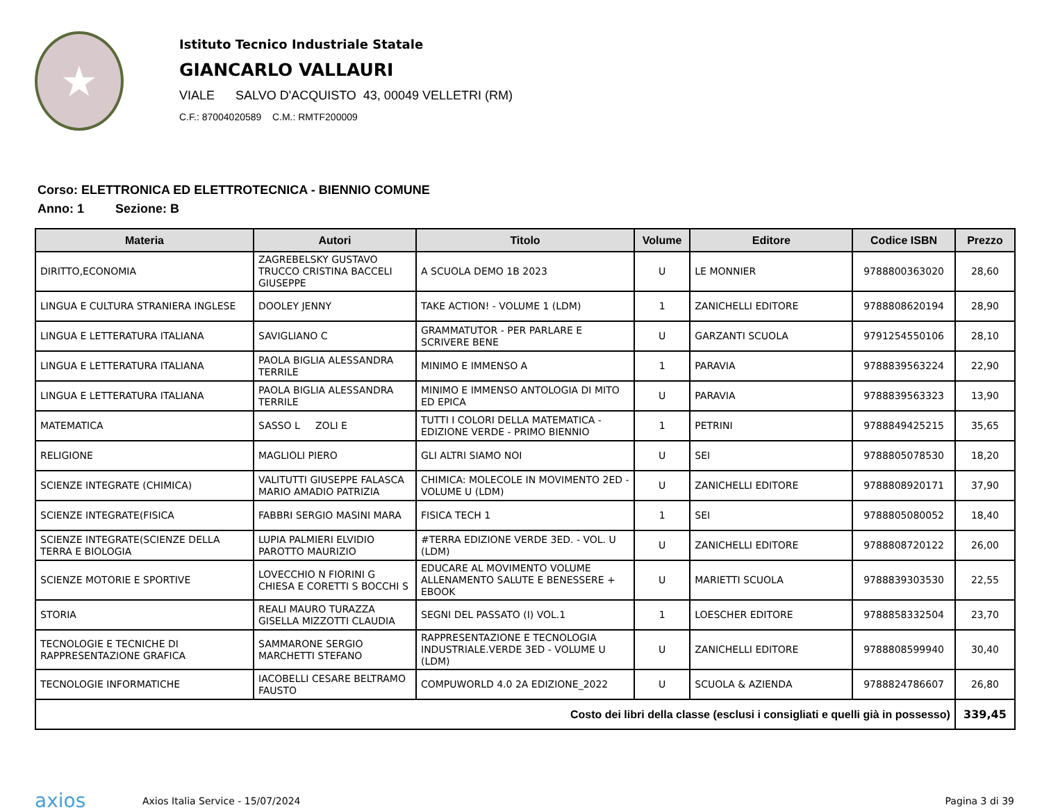★
Istituto Tecnico Industriale Statale
GIANCARLO VALLAURI
VIALE SALVO D'ACQUISTO 43, 00049 VELLETRI (RM)
C.F.: 87004020589 C.M.: RMTF200009
Corso: ELETTRONICA ED ELETTROTECNICA - BIENNIO COMUNE
Anno: 1 Sezione: B
| Materia | Autori | Titolo | Volume | Editore | Codice ISBN | Prezzo |
| --- | --- | --- | --- | --- | --- | --- |
| DIRITTO,ECONOMIA | ZAGREBELSKY GUSTAVO TRUCCO CRISTINA BACCELI GIUSEPPE | A SCUOLA DEMO 1B 2023 | U | LE MONNIER | 9788800363020 | 28,60 |
| LINGUA E CULTURA STRANIERA INGLESE | DOOLEY JENNY | TAKE ACTION! - VOLUME 1 (LDM) | 1 | ZANICHELLI EDITORE | 9788808620194 | 28,90 |
| LINGUA E LETTERATURA ITALIANA | SAVIGLIANO C | GRAMMATUTOR - PER PARLARE E SCRIVERE BENE | U | GARZANTI SCUOLA | 9791254550106 | 28,10 |
| LINGUA E LETTERATURA ITALIANA | PAOLA BIGLIA ALESSANDRA TERRILE | MINIMO E IMMENSO A | 1 | PARAVIA | 9788839563224 | 22,90 |
| LINGUA E LETTERATURA ITALIANA | PAOLA BIGLIA ALESSANDRA TERRILE | MINIMO E IMMENSO ANTOLOGIA DI MITO ED EPICA | U | PARAVIA | 9788839563323 | 13,90 |
| MATEMATICA | SASSO L ZOLI E | TUTTI I COLORI DELLA MATEMATICA - EDIZIONE VERDE - PRIMO BIENNIO | 1 | PETRINI | 9788849425215 | 35,65 |
| RELIGIONE | MAGLIOLI PIERO | GLI ALTRI SIAMO NOI | U | SEI | 9788805078530 | 18,20 |
| SCIENZE INTEGRATE (CHIMICA) | VALITUTTI GIUSEPPE FALASCA MARIO AMADIO PATRIZIA | CHIMICA: MOLECOLE IN MOVIMENTO 2ED - VOLUME U (LDM) | U | ZANICHELLI EDITORE | 9788808920171 | 37,90 |
| SCIENZE INTEGRATE(FISICA | FABBRI SERGIO MASINI MARA | FISICA TECH 1 | 1 | SEI | 9788805080052 | 18,40 |
| SCIENZE INTEGRATE(SCIENZE DELLA TERRA E BIOLOGIA | LUPIA PALMIERI ELVIDIO PAROTTO MAURIZIO | #TERRA EDIZIONE VERDE 3ED. - VOL. U (LDM) | U | ZANICHELLI EDITORE | 9788808720122 | 26,00 |
| SCIENZE MOTORIE E SPORTIVE | LOVECCHIO N FIORINI G CHIESA E CORETTI S BOCCHI S | EDUCARE AL MOVIMENTO VOLUME ALLENAMENTO SALUTE E BENESSERE + EBOOK | U | MARIETTI SCUOLA | 9788839303530 | 22,55 |
| STORIA | REALI MAURO TURAZZA GISELLA MIZZOTTI CLAUDIA | SEGNI DEL PASSATO (I) VOL.1 | 1 | LOESCHER EDITORE | 9788858332504 | 23,70 |
| TECNOLOGIE E TECNICHE DI RAPPRESENTAZIONE GRAFICA | SAMMARONE SERGIO MARCHETTI STEFANO | RAPPRESENTAZIONE E TECNOLOGIA INDUSTRIALE.VERDE 3ED - VOLUME U (LDM) | U | ZANICHELLI EDITORE | 9788808599940 | 30,40 |
| TECNOLOGIE INFORMATICHE | IACOBELLI CESARE BELTRAMO FAUSTO | COMPUWORLD 4.0 2A EDIZIONE_2022 | U | SCUOLA & AZIENDA | 9788824786607 | 26,80 |
| Costo dei libri della classe (esclusi i consigliati e quelli già in possesso) | | | | | | 339,45 |
axios
Axios Italia Service - 15/07/2024
Pagina 3 di 39